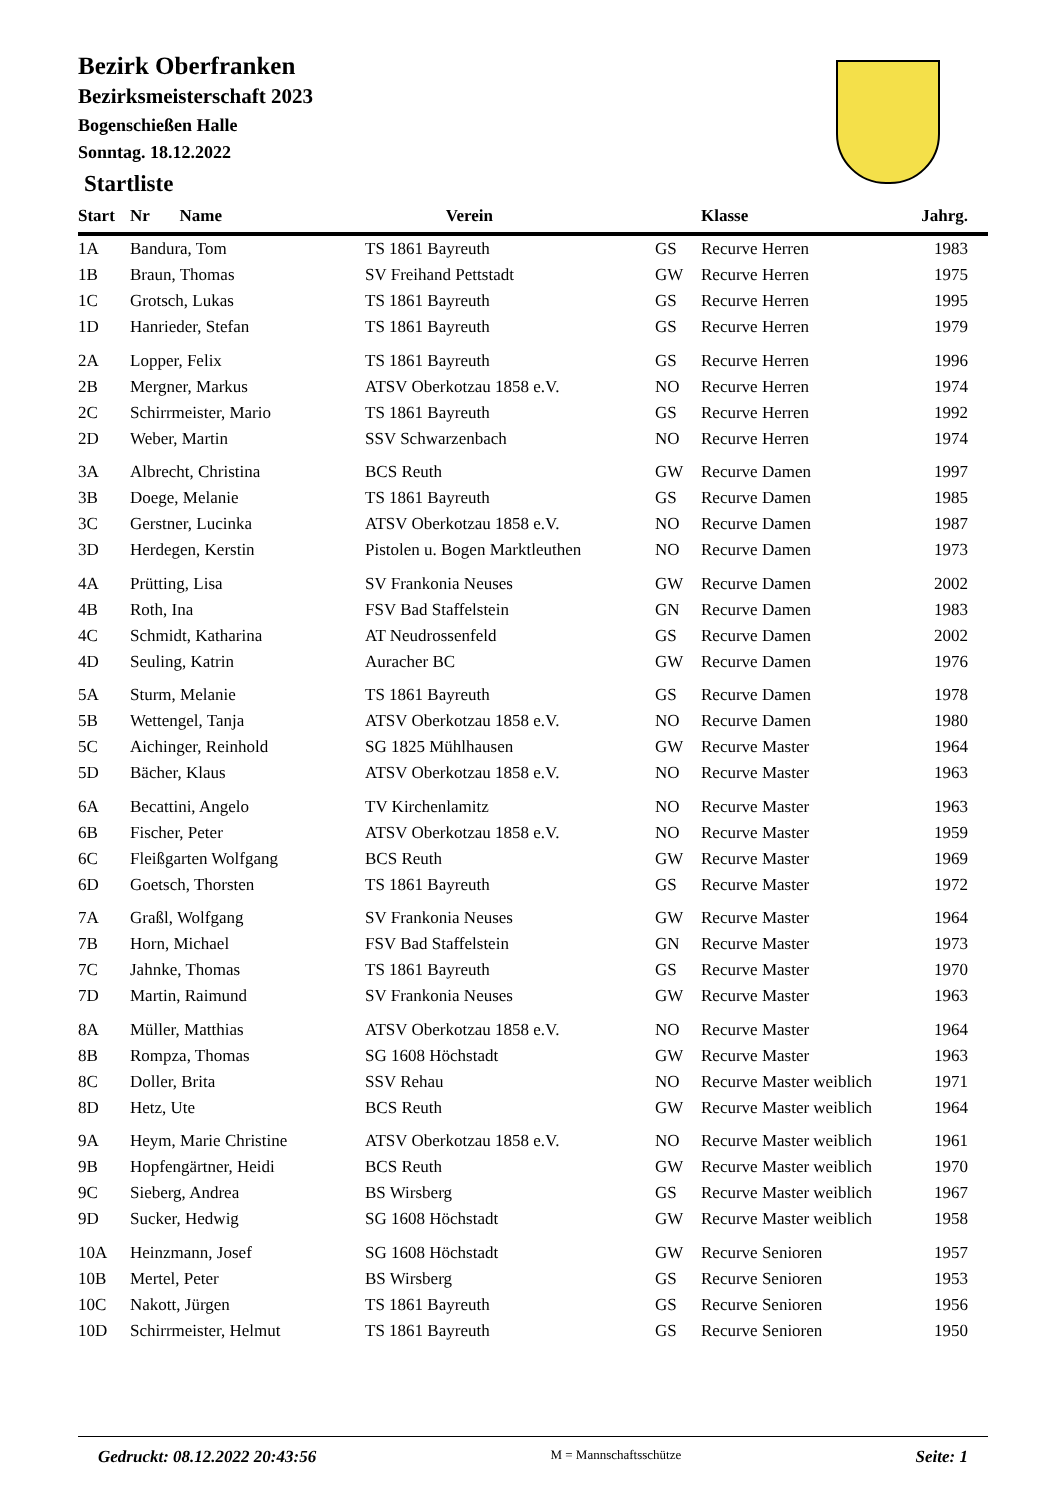Bezirk Oberfranken
Bezirksmeisterschaft 2023
Bogenschießen Halle
Sonntag. 18.12.2022
Startliste
| Start | Nr Name | Verein | | Klasse | Jahrg. |
| --- | --- | --- | --- | --- | --- |
| 1A | Bandura, Tom | TS 1861 Bayreuth | GS | Recurve Herren | 1983 |
| 1B | Braun, Thomas | SV Freihand Pettstadt | GW | Recurve Herren | 1975 |
| 1C | Grotsch, Lukas | TS 1861 Bayreuth | GS | Recurve Herren | 1995 |
| 1D | Hanrieder, Stefan | TS 1861 Bayreuth | GS | Recurve Herren | 1979 |
| 2A | Lopper, Felix | TS 1861 Bayreuth | GS | Recurve Herren | 1996 |
| 2B | Mergner, Markus | ATSV Oberkotzau 1858 e.V. | NO | Recurve Herren | 1974 |
| 2C | Schirrmeister, Mario | TS 1861 Bayreuth | GS | Recurve Herren | 1992 |
| 2D | Weber, Martin | SSV Schwarzenbach | NO | Recurve Herren | 1974 |
| 3A | Albrecht, Christina | BCS Reuth | GW | Recurve Damen | 1997 |
| 3B | Doege, Melanie | TS 1861 Bayreuth | GS | Recurve Damen | 1985 |
| 3C | Gerstner, Lucinka | ATSV Oberkotzau 1858 e.V. | NO | Recurve Damen | 1987 |
| 3D | Herdegen, Kerstin | Pistolen u. Bogen Marktleuthen | NO | Recurve Damen | 1973 |
| 4A | Prütting, Lisa | SV Frankonia Neuses | GW | Recurve Damen | 2002 |
| 4B | Roth, Ina | FSV Bad Staffelstein | GN | Recurve Damen | 1983 |
| 4C | Schmidt, Katharina | AT Neudrossenfeld | GS | Recurve Damen | 2002 |
| 4D | Seuling, Katrin | Auracher BC | GW | Recurve Damen | 1976 |
| 5A | Sturm, Melanie | TS 1861 Bayreuth | GS | Recurve Damen | 1978 |
| 5B | Wettengel, Tanja | ATSV Oberkotzau 1858 e.V. | NO | Recurve Damen | 1980 |
| 5C | Aichinger, Reinhold | SG 1825 Mühlhausen | GW | Recurve Master | 1964 |
| 5D | Bächer, Klaus | ATSV Oberkotzau 1858 e.V. | NO | Recurve Master | 1963 |
| 6A | Becattini, Angelo | TV Kirchenlamitz | NO | Recurve Master | 1963 |
| 6B | Fischer, Peter | ATSV Oberkotzau 1858 e.V. | NO | Recurve Master | 1959 |
| 6C | Fleißgarten Wolfgang | BCS Reuth | GW | Recurve Master | 1969 |
| 6D | Goetsch, Thorsten | TS 1861 Bayreuth | GS | Recurve Master | 1972 |
| 7A | Graßl, Wolfgang | SV Frankonia Neuses | GW | Recurve Master | 1964 |
| 7B | Horn, Michael | FSV Bad Staffelstein | GN | Recurve Master | 1973 |
| 7C | Jahnke, Thomas | TS 1861 Bayreuth | GS | Recurve Master | 1970 |
| 7D | Martin, Raimund | SV Frankonia Neuses | GW | Recurve Master | 1963 |
| 8A | Müller, Matthias | ATSV Oberkotzau 1858 e.V. | NO | Recurve Master | 1964 |
| 8B | Rompza, Thomas | SG 1608 Höchstadt | GW | Recurve Master | 1963 |
| 8C | Doller, Brita | SSV Rehau | NO | Recurve Master weiblich | 1971 |
| 8D | Hetz, Ute | BCS Reuth | GW | Recurve Master weiblich | 1964 |
| 9A | Heym, Marie Christine | ATSV Oberkotzau 1858 e.V. | NO | Recurve Master weiblich | 1961 |
| 9B | Hopfengärtner, Heidi | BCS Reuth | GW | Recurve Master weiblich | 1970 |
| 9C | Sieberg, Andrea | BS Wirsberg | GS | Recurve Master weiblich | 1967 |
| 9D | Sucker, Hedwig | SG 1608 Höchstadt | GW | Recurve Master weiblich | 1958 |
| 10A | Heinzmann, Josef | SG 1608 Höchstadt | GW | Recurve Senioren | 1957 |
| 10B | Mertel, Peter | BS Wirsberg | GS | Recurve Senioren | 1953 |
| 10C | Nakott, Jürgen | TS 1861 Bayreuth | GS | Recurve Senioren | 1956 |
| 10D | Schirrmeister, Helmut | TS 1861 Bayreuth | GS | Recurve Senioren | 1950 |
Gedruckt: 08.12.2022 20:43:56 M = Mannschaftsschütze Seite: 1